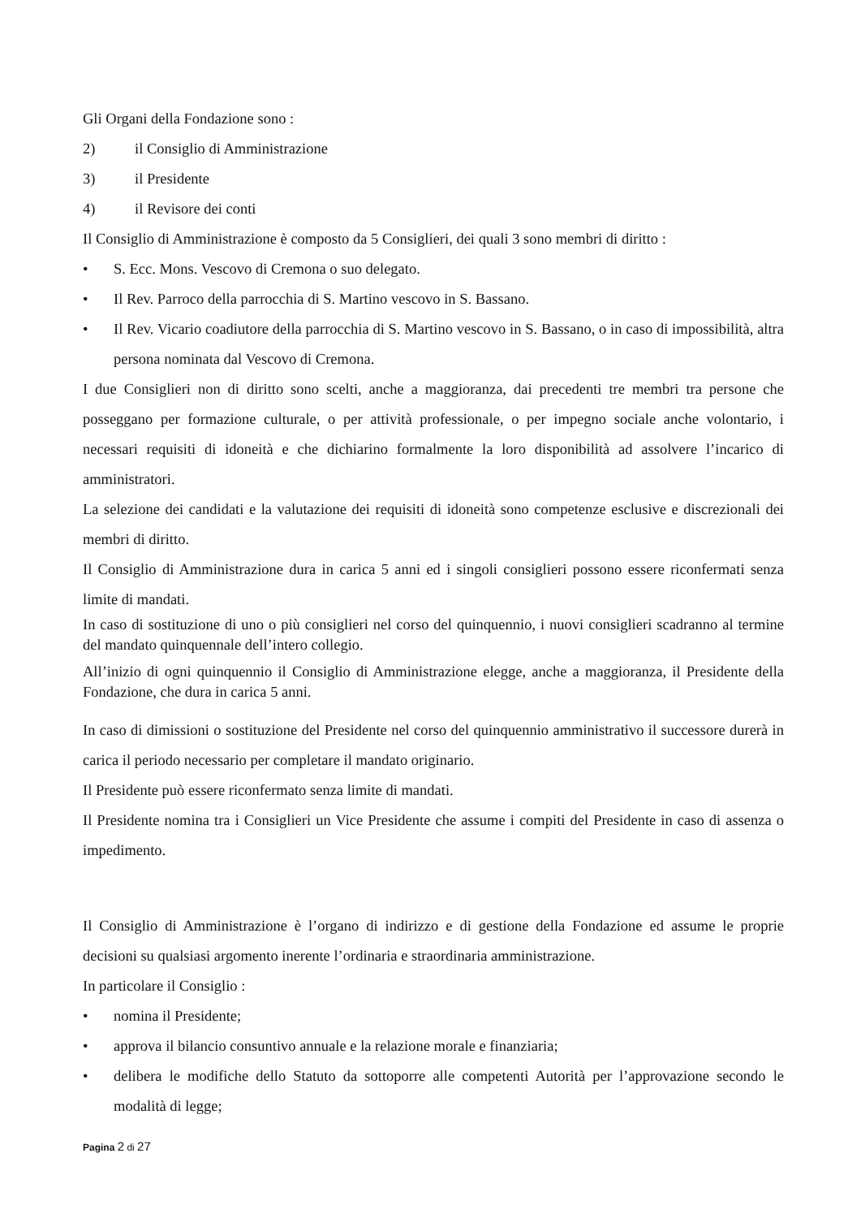Gli Organi della Fondazione sono :
2) il Consiglio di Amministrazione
3) il Presidente
4) il Revisore dei conti
Il Consiglio di Amministrazione è composto da 5 Consiglieri, dei quali 3 sono membri di diritto :
• S. Ecc. Mons. Vescovo di Cremona o suo delegato.
• Il Rev. Parroco della parrocchia di S. Martino vescovo in S. Bassano.
• Il Rev. Vicario coadiutore della parrocchia di S. Martino vescovo in S. Bassano, o in caso di impossibilità, altra persona nominata dal Vescovo di Cremona.
I due Consiglieri non di diritto sono scelti, anche a maggioranza, dai precedenti tre membri tra persone che posseggano per formazione culturale, o per attività professionale, o per impegno sociale anche volontario, i necessari requisiti di idoneità e che dichiarino formalmente la loro disponibilità ad assolvere l’incarico di amministratori.
La selezione dei candidati e la valutazione dei requisiti di idoneità sono competenze esclusive e discrezionali dei membri di diritto.
Il Consiglio di Amministrazione dura in carica 5 anni ed i singoli consiglieri possono essere riconfermati senza limite di mandati.
In caso di sostituzione di uno o più consiglieri nel corso del quinquennio, i nuovi consiglieri scadranno al termine del mandato quinquennale dell’intero collegio.
All’inizio di ogni quinquennio il Consiglio di Amministrazione elegge, anche a maggioranza, il Presidente della Fondazione, che dura in carica 5 anni.
In caso di dimissioni o sostituzione del Presidente nel corso del quinquennio amministrativo il successore durerà in carica il periodo necessario per completare il mandato originario.
Il Presidente può essere riconfermato senza limite di mandati.
Il Presidente nomina tra i Consiglieri un Vice Presidente che assume i compiti del Presidente in caso di assenza o impedimento.
Il Consiglio di Amministrazione è l’organo di indirizzo e di gestione della Fondazione ed assume le proprie decisioni su qualsiasi argomento inerente l’ordinaria e straordinaria amministrazione.
In particolare il Consiglio :
• nomina il Presidente;
• approva il bilancio consuntivo annuale e la relazione morale e finanziaria;
• delibera le modifiche dello Statuto da sottoporre alle competenti Autorità per l’approvazione secondo le modalità di legge;
Pagina 2 di 27